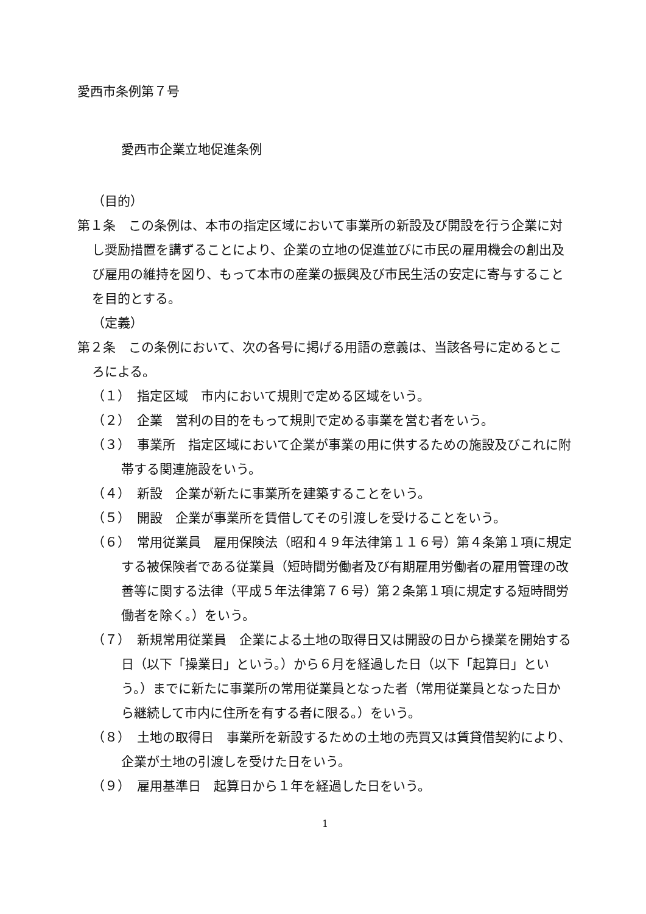愛西市条例第７号
愛西市企業立地促進条例
（目的）
第１条　この条例は、本市の指定区域において事業所の新設及び開設を行う企業に対し奨励措置を講ずることにより、企業の立地の促進並びに市民の雇用機会の創出及び雇用の維持を図り、もって本市の産業の振興及び市民生活の安定に寄与することを目的とする。
（定義）
第２条　この条例において、次の各号に掲げる用語の意義は、当該各号に定めるところによる。
（１）　指定区域　市内において規則で定める区域をいう。
（２）　企業　営利の目的をもって規則で定める事業を営む者をいう。
（３）　事業所　指定区域において企業が事業の用に供するための施設及びこれに附帯する関連施設をいう。
（４）　新設　企業が新たに事業所を建築することをいう。
（５）　開設　企業が事業所を賃借してその引渡しを受けることをいう。
（６）　常用従業員　雇用保険法（昭和４９年法律第１１６号）第４条第１項に規定する被保険者である従業員（短時間労働者及び有期雇用労働者の雇用管理の改善等に関する法律（平成５年法律第７６号）第２条第１項に規定する短時間労働者を除く。）をいう。
（７）　新規常用従業員　企業による土地の取得日又は開設の日から操業を開始する日（以下「操業日」という。）から６月を経過した日（以下「起算日」という。）までに新たに事業所の常用従業員となった者（常用従業員となった日から継続して市内に住所を有する者に限る。）をいう。
（８）　土地の取得日　事業所を新設するための土地の売買又は賃貸借契約により、企業が土地の引渡しを受けた日をいう。
（９）　雇用基準日　起算日から１年を経過した日をいう。
1